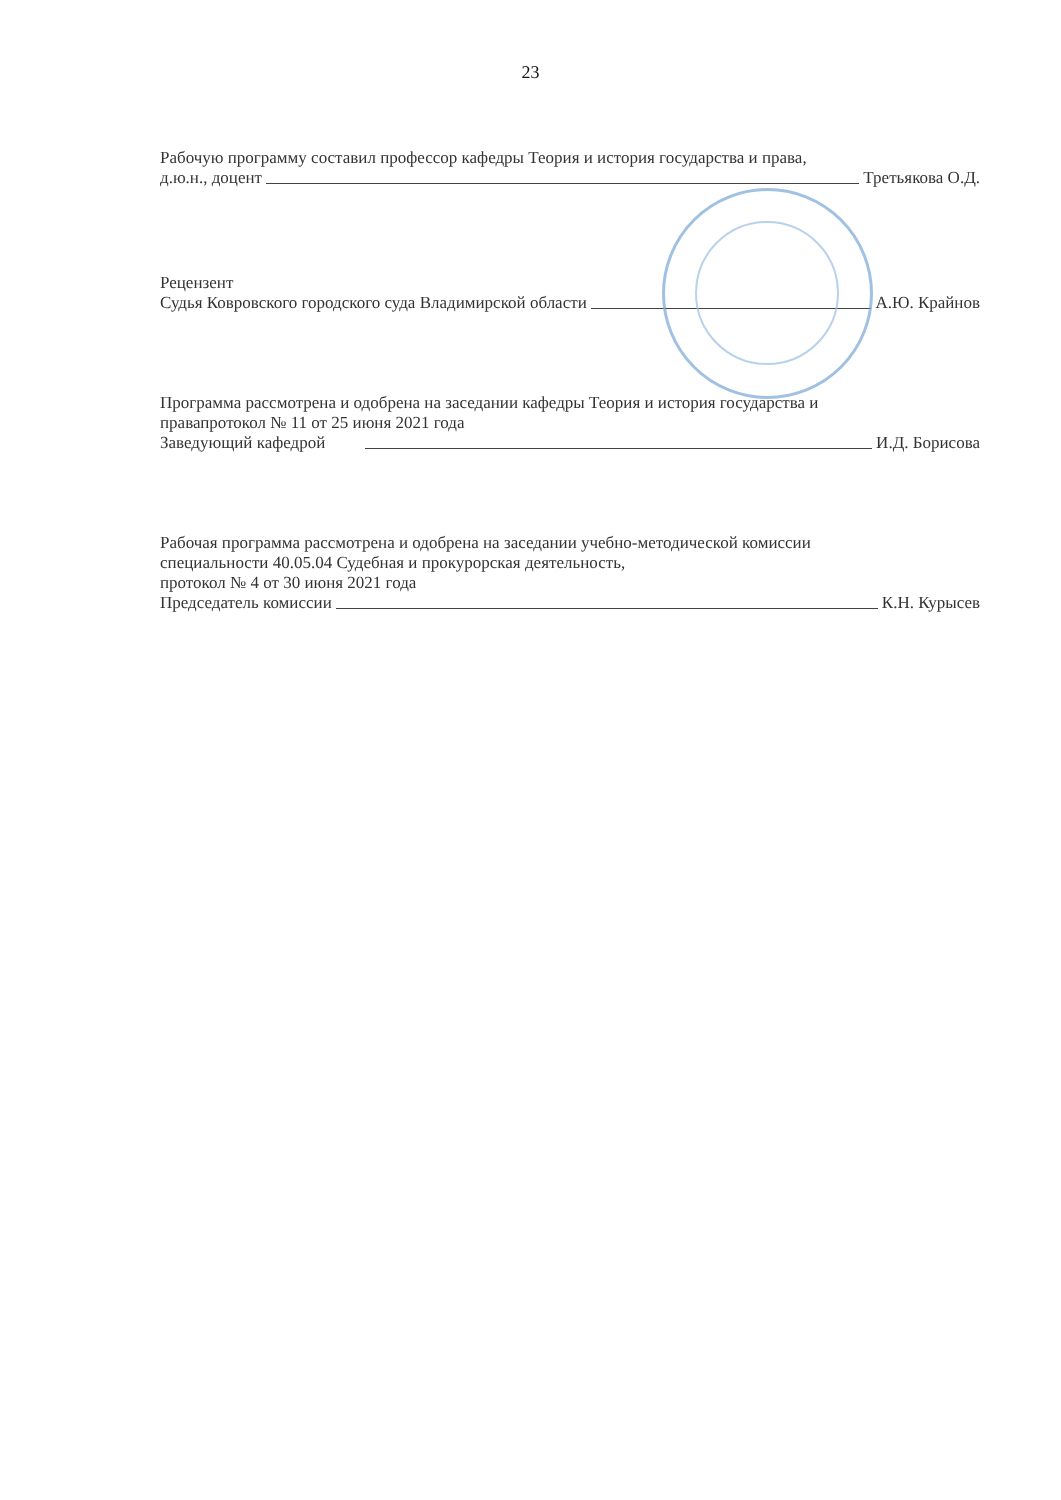23
Рабочую программу составил профессор кафедры Теория и история государства и права,
д.ю.н., доцент Третьякова О.Д.
Рецензент
Судья Ковровского городского суда Владимирской области А.Ю. Крайнов
Программа рассмотрена и одобрена на заседании кафедры Теория и история государства и
правапротокол № 11 от 25 июня 2021 года
Заведующий кафедрой И.Д. Борисова
Рабочая программа рассмотрена и одобрена на заседании учебно-методической комиссии
специальности 40.05.04 Судебная и прокурорская деятельность,
протокол № 4 от 30 июня 2021 года
Председатель комиссии К.Н. Курысев